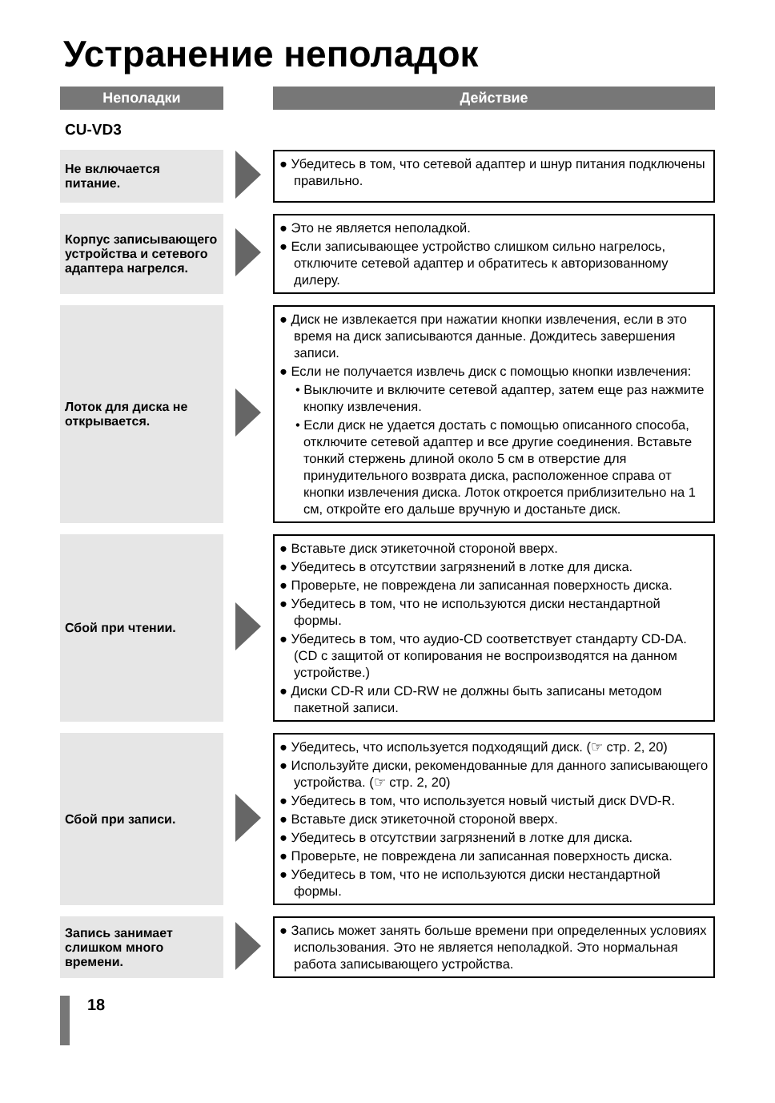Устранение неполадок
| Неполадки | | Действие |
| --- | --- | --- |
| CU-VD3 | | |
| Не включается питание. | | ● Убедитесь в том, что сетевой адаптер и шнур питания подключены правильно. |
| Корпус записывающего устройства и сетевого адаптера нагрелся. | | ● Это не является неполадкой. ● Если записывающее устройство слишком сильно нагрелось, отключите сетевой адаптер и обратитесь к авторизованному дилеру. |
| Лоток для диска не открывается. | | ● Диск не извлекается при нажатии кнопки извлечения, если в это время на диск записываются данные. Дождитесь завершения записи. ● Если не получается извлечь диск с помощью кнопки извлечения: • Выключите и включите сетевой адаптер, затем еще раз нажмите кнопку извлечения. • Если диск не удается достать с помощью описанного способа, отключите сетевой адаптер и все другие соединения. Вставьте тонкий стержень длиной около 5 см в отверстие для принудительного возврата диска, расположенное справа от кнопки извлечения диска. Лоток откроется приблизительно на 1 см, откройте его дальше вручную и достаньте диск. |
| Сбой при чтении. | | ● Вставьте диск этикеточной стороной вверх. ● Убедитесь в отсутствии загрязнений в лотке для диска. ● Проверьте, не повреждена ли записанная поверхность диска. ● Убедитесь в том, что не используются диски нестандартной формы. ● Убедитесь в том, что аудио-CD соответствует стандарту CD-DA. (CD с защитой от копирования не воспроизводятся на данном устройстве.) ● Диски CD-R или CD-RW не должны быть записаны методом пакетной записи. |
| Сбой при записи. | | ● Убедитесь, что используется подходящий диск. (☞ стр. 2, 20) ● Используйте диски, рекомендованные для данного записывающего устройства. (☞ стр. 2, 20) ● Убедитесь в том, что используется новый чистый диск DVD-R. ● Вставьте диск этикеточной стороной вверх. ● Убедитесь в отсутствии загрязнений в лотке для диска. ● Проверьте, не повреждена ли записанная поверхность диска. ● Убедитесь в том, что не используются диски нестандартной формы. |
| Запись занимает слишком много времени. | | ● Запись может занять больше времени при определенных условиях использования. Это не является неполадкой. Это нормальная работа записывающего устройства. |
18